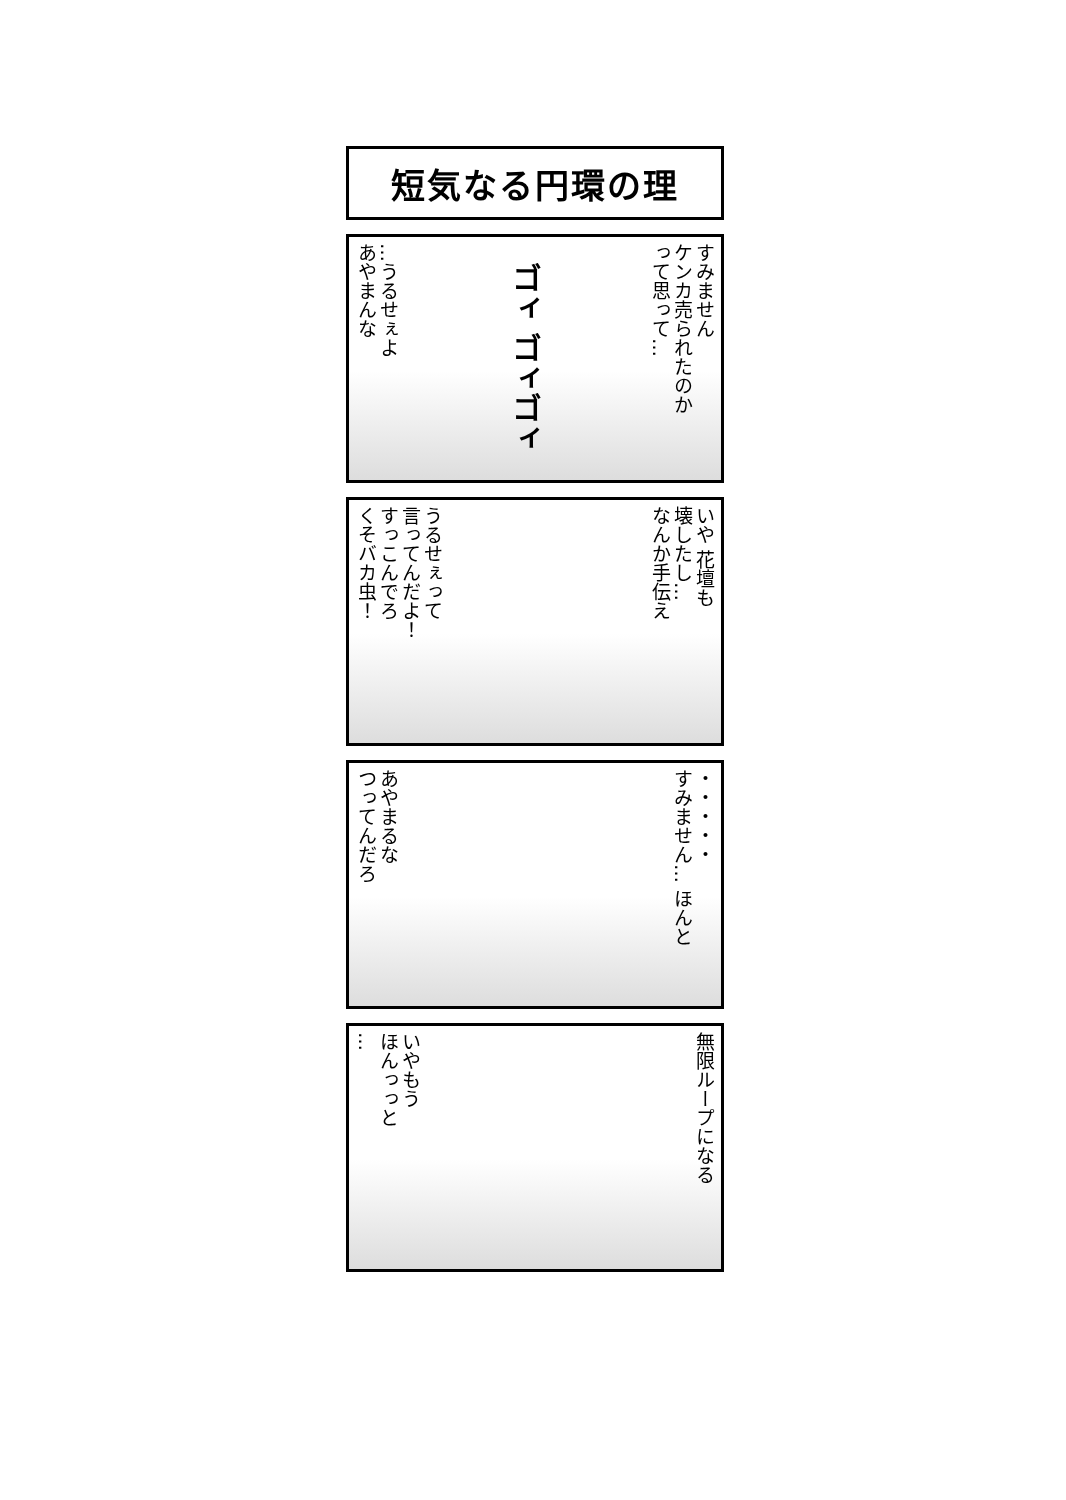短気なる円環の理
…うるせぇよ
あやまんな
ゴィ ゴィゴィ
すみません
ケンカ売られたのか
って思って…
うるせぇって
言ってんだよ！
すっこんでろ
くそバカ虫！
いや 花壇も
壊したし…
なんか手伝え
あやまるな
つってんだろ
・・・・・
すみません… ほんと
いやもう
ほんっっと
…
無限ループになる